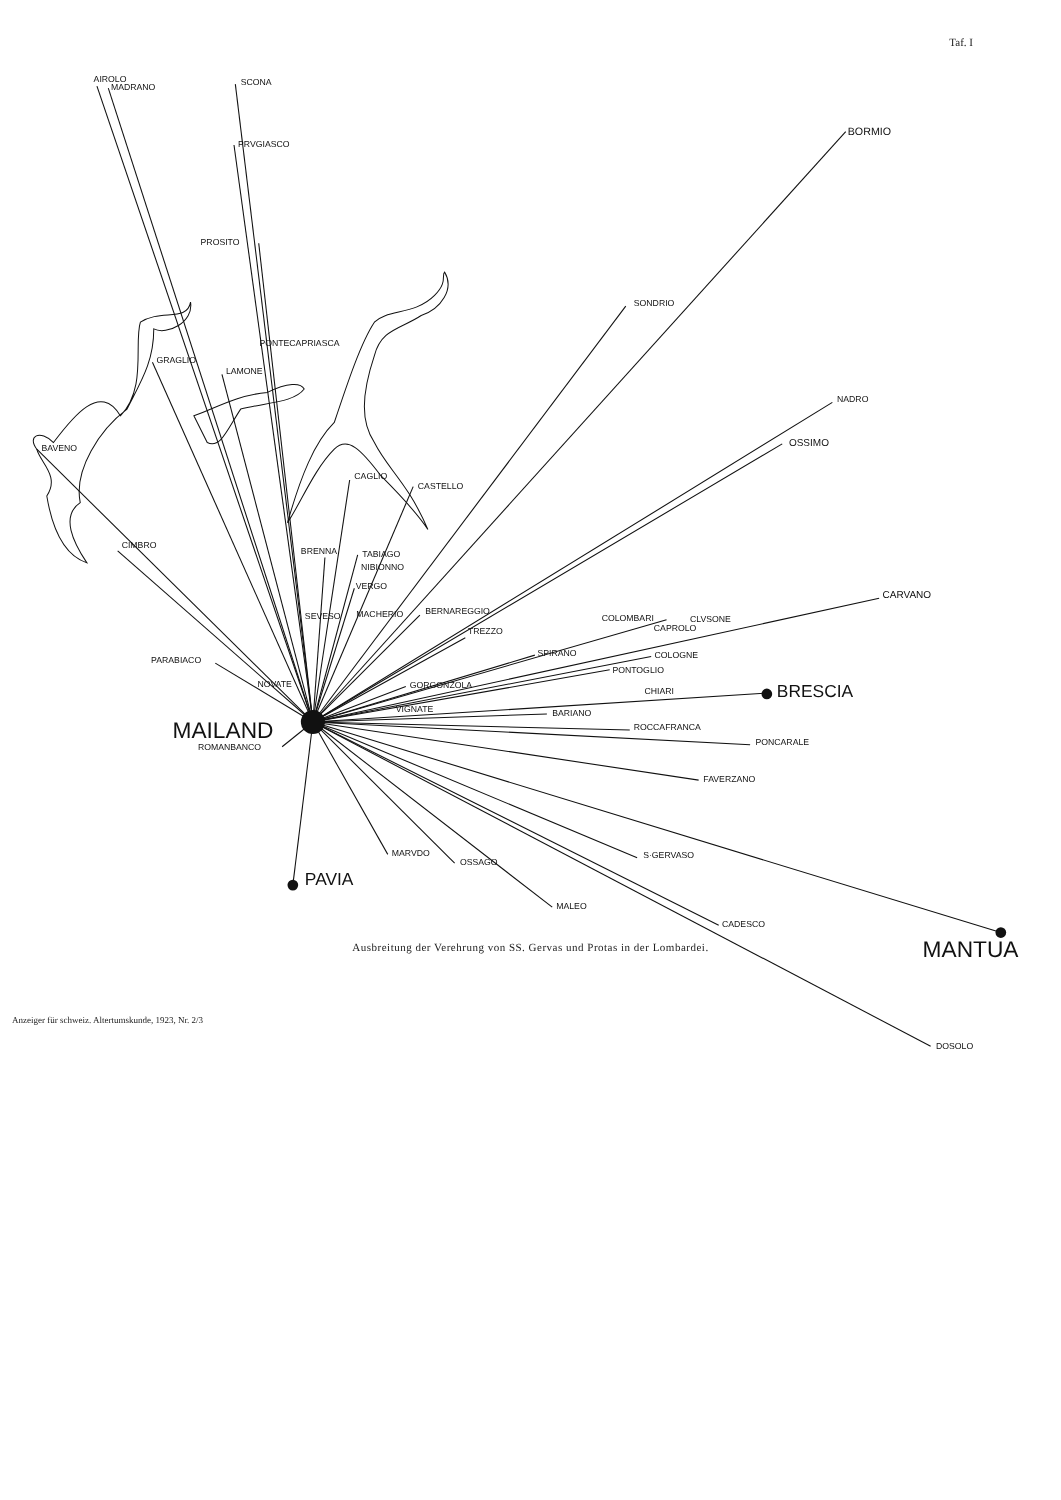Taf. I
AIROLO
MADRANO
SCONA
PRVGIASCO
PROSITO
PONTECAPRIASCA
GRAGLIO
LAMONE
BAVENO
CIMBRO
PARABIACO
NOVATE
BORMIO
SONDRIO
NADRO
OSSIMO
CAGLIO
CASTELLO
BRENNA
TABIAGO
NIBIONNO
VERGO
SEVESO
MACHERIO
BERNAREGGIO
TREZZO
COLOMBARI
CLVSONE
CAPROLO
CARVANO
SPIRANO
COLOGNE
PONTOGLIO
GORGONZOLA
CHIARI
BRESCIA
VIGNATE
BARIANO
ROCCAFRANCA
PONCARALE
FAVERZANO
MAILAND
ROMANBANCO
PAVIA
MARVDO
OSSAGO
MALEO
S·GERVASO
CADESCO
MANTUA
DOSOLO
Ausbreitung der Verehrung von SS. Gervas und Protas in der Lombardei.
Anzeiger für schweiz. Altertumskunde, 1923, Nr. 2/3